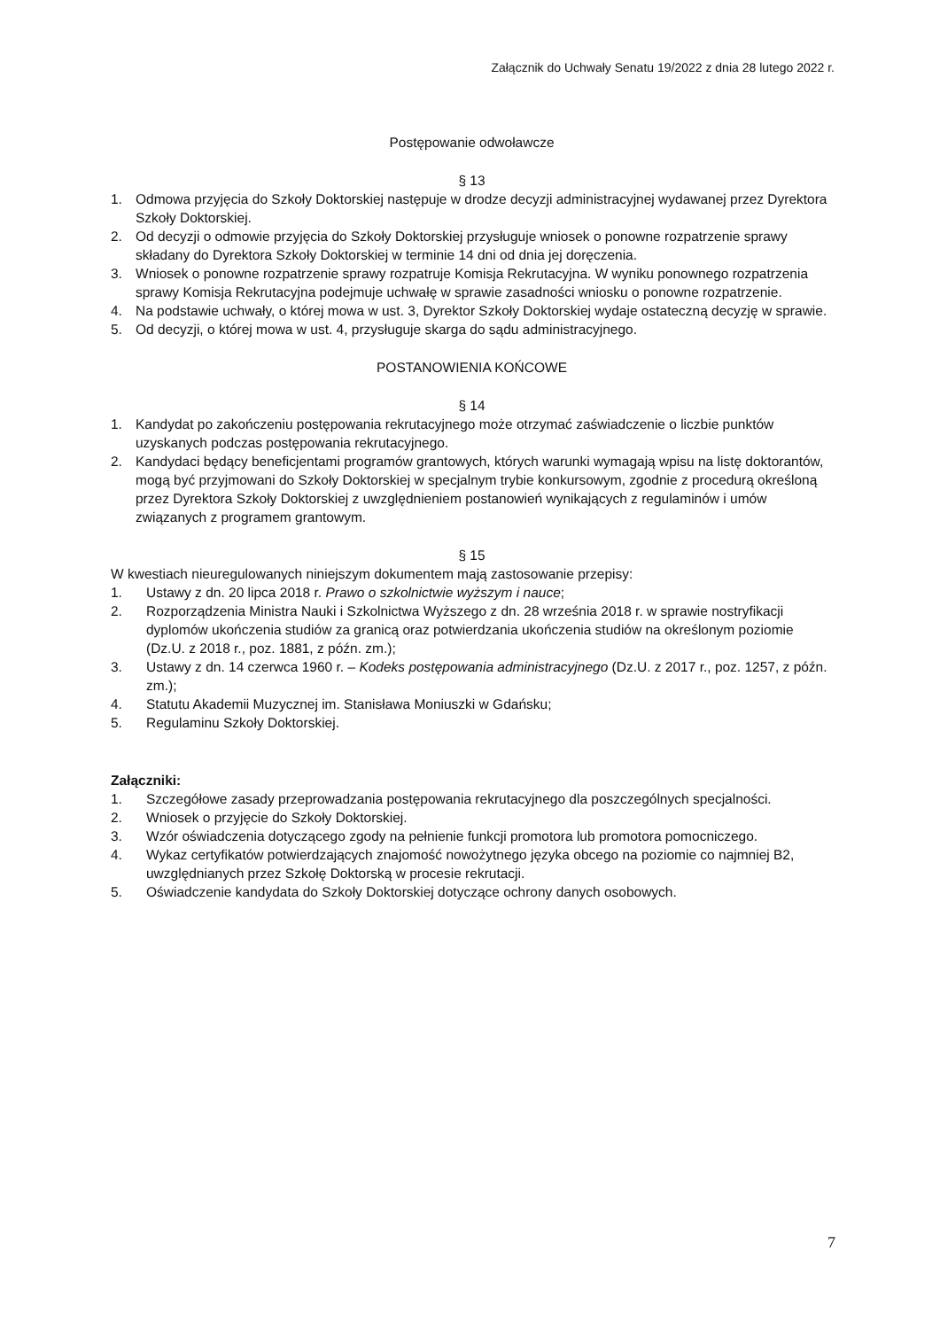Załącznik do Uchwały Senatu 19/2022 z dnia 28 lutego 2022 r.
Postępowanie odwoławcze
§ 13
1. Odmowa przyjęcia do Szkoły Doktorskiej następuje w drodze decyzji administracyjnej wydawanej przez Dyrektora Szkoły Doktorskiej.
2. Od decyzji o odmowie przyjęcia do Szkoły Doktorskiej przysługuje wniosek o ponowne rozpatrzenie sprawy składany do Dyrektora Szkoły Doktorskiej w terminie 14 dni od dnia jej doręczenia.
3. Wniosek o ponowne rozpatrzenie sprawy rozpatruje Komisja Rekrutacyjna. W wyniku ponownego rozpatrzenia sprawy Komisja Rekrutacyjna podejmuje uchwałę w sprawie zasadności wniosku o ponowne rozpatrzenie.
4. Na podstawie uchwały, o której mowa w ust. 3, Dyrektor Szkoły Doktorskiej wydaje ostateczną decyzję w sprawie.
5. Od decyzji, o której mowa w ust. 4, przysługuje skarga do sądu administracyjnego.
POSTANOWIENIA KOŃCOWE
§ 14
1. Kandydat po zakończeniu postępowania rekrutacyjnego może otrzymać zaświadczenie o liczbie punktów uzyskanych podczas postępowania rekrutacyjnego.
2. Kandydaci będący beneficjentami programów grantowych, których warunki wymagają wpisu na listę doktorantów, mogą być przyjmowani do Szkoły Doktorskiej w specjalnym trybie konkursowym, zgodnie z procedurą określoną przez Dyrektora Szkoły Doktorskiej z uwzględnieniem postanowień wynikających z regulaminów i umów związanych z programem grantowym.
§ 15
W kwestiach nieuregulowanych niniejszym dokumentem mają zastosowanie przepisy:
1. Ustawy z dn. 20 lipca 2018 r. Prawo o szkolnictwie wyższym i nauce;
2. Rozporządzenia Ministra Nauki i Szkolnictwa Wyższego z dn. 28 września 2018 r. w sprawie nostryfikacji dyplomów ukończenia studiów za granicą oraz potwierdzania ukończenia studiów na określonym poziomie (Dz.U. z 2018 r., poz. 1881, z późn. zm.);
3. Ustawy z dn. 14 czerwca 1960 r. – Kodeks postępowania administracyjnego (Dz.U. z 2017 r., poz. 1257, z późn. zm.);
4. Statutu Akademii Muzycznej im. Stanisława Moniuszki w Gdańsku;
5. Regulaminu Szkoły Doktorskiej.
Załączniki:
1. Szczegółowe zasady przeprowadzania postępowania rekrutacyjnego dla poszczególnych specjalności.
2. Wniosek o przyjęcie do Szkoły Doktorskiej.
3. Wzór oświadczenia dotyczącego zgody na pełnienie funkcji promotora lub promotora pomocniczego.
4. Wykaz certyfikatów potwierdzających znajomość nowożytnego języka obcego na poziomie co najmniej B2, uwzględnianych przez Szkołę Doktorską w procesie rekrutacji.
5. Oświadczenie kandydata do Szkoły Doktorskiej dotyczące ochrony danych osobowych.
7